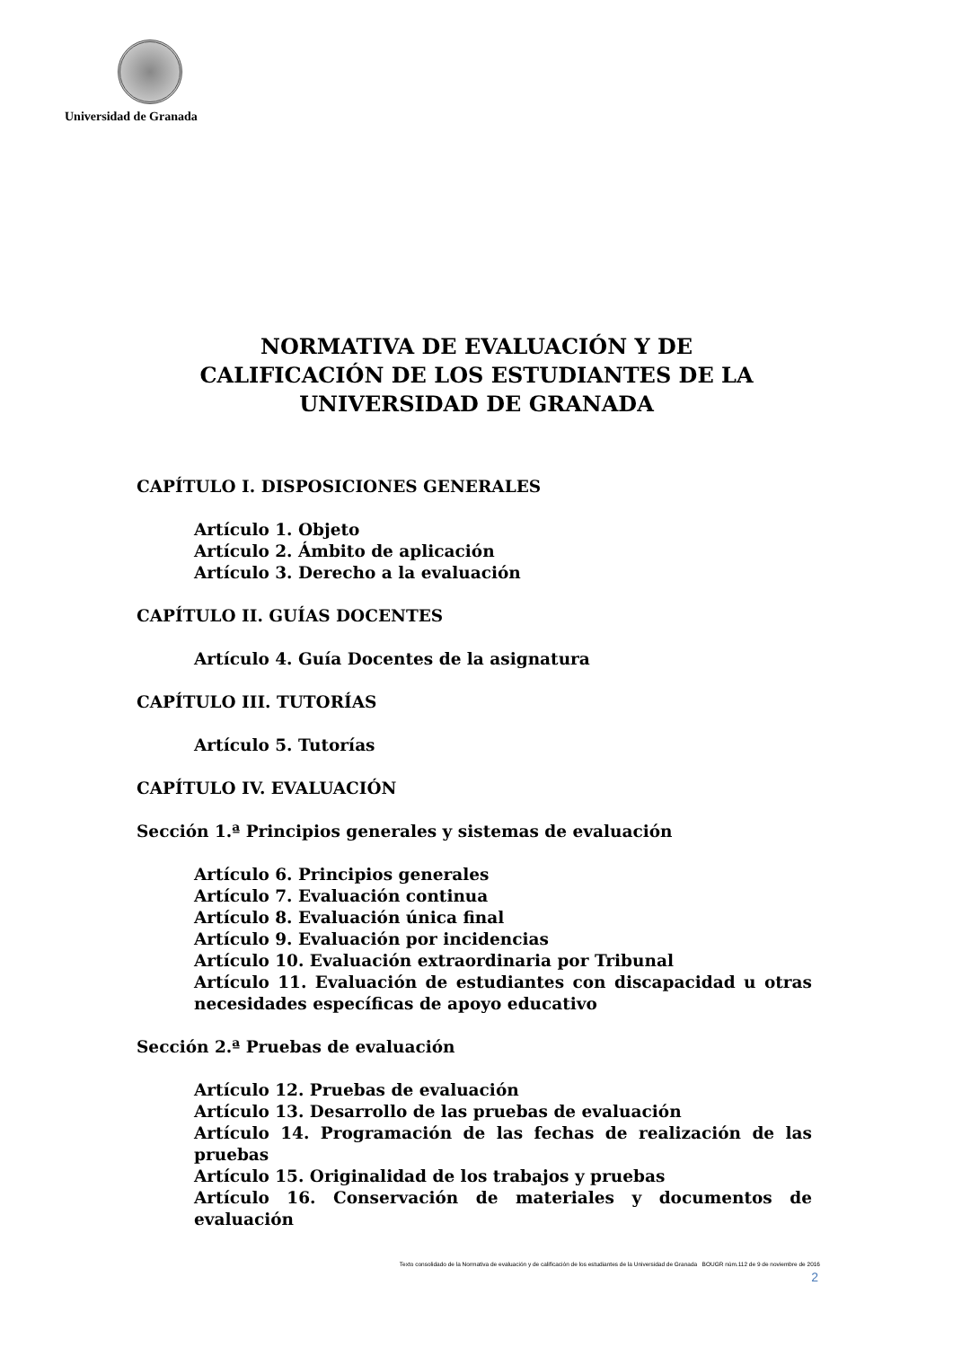Universidad de Granada
NORMATIVA DE EVALUACIÓN Y DE
CALIFICACIÓN DE LOS ESTUDIANTES DE LA
UNIVERSIDAD DE GRANADA
CAPÍTULO I. DISPOSICIONES GENERALES
Artículo 1. Objeto
Artículo 2. Ámbito de aplicación
Artículo 3. Derecho a la evaluación
CAPÍTULO II. GUÍAS DOCENTES
Artículo 4. Guía Docentes de la asignatura
CAPÍTULO III. TUTORÍAS
Artículo 5. Tutorías
CAPÍTULO IV. EVALUACIÓN
Sección 1.ª Principios generales y sistemas de evaluación
Artículo 6. Principios generales
Artículo 7. Evaluación continua
Artículo 8. Evaluación única final
Artículo 9. Evaluación por incidencias
Artículo 10. Evaluación extraordinaria por Tribunal
Artículo 11. Evaluación de estudiantes con discapacidad u otras necesidades específicas de apoyo educativo
Sección 2.ª Pruebas de evaluación
Artículo 12. Pruebas de evaluación
Artículo 13. Desarrollo de las pruebas de evaluación
Artículo 14. Programación de las fechas de realización de las pruebas
Artículo 15. Originalidad de los trabajos y pruebas
Artículo 16. Conservación de materiales y documentos de evaluación
Texto consolidado de la Normativa de evaluación y de calificación de los estudiantes de la Universidad de Granada BOUGR núm.112 de 9 de noviembre de 2016
2